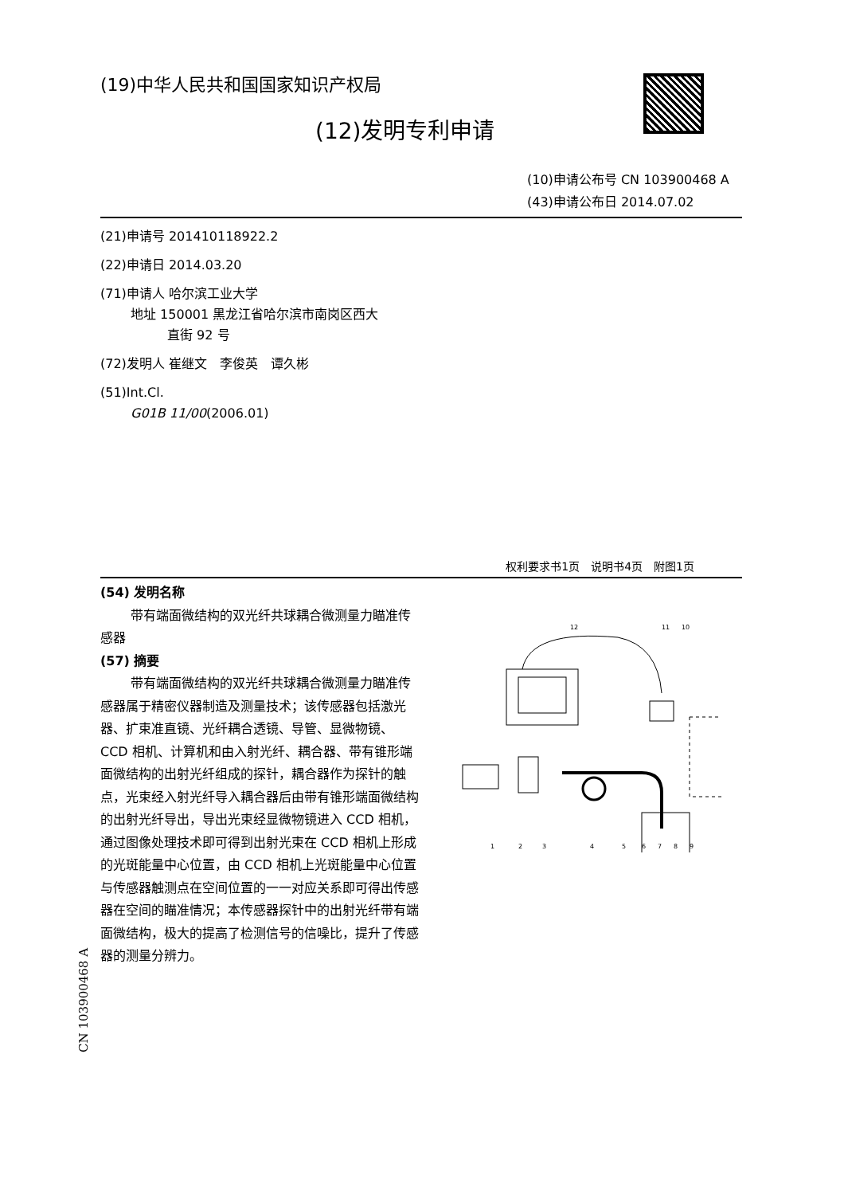(19)中华人民共和国国家知识产权局
(12)发明专利申请
(10)申请公布号 CN 103900468 A
(43)申请公布日 2014.07.02
(21)申请号 201410118922.2
(22)申请日 2014.03.20
(71)申请人 哈尔滨工业大学
地址 150001 黑龙江省哈尔滨市南岗区西大
直街 92 号
(72)发明人 崔继文　李俊英　谭久彬
(51)Int.Cl.
G01B 11/00(2006.01)
权利要求书1页　说明书4页　附图1页
(54) 发明名称
带有端面微结构的双光纤共球耦合微测量力瞄准传感器
(57) 摘要
带有端面微结构的双光纤共球耦合微测量力瞄准传感器属于精密仪器制造及测量技术；该传感器包括激光器、扩束准直镜、光纤耦合透镜、导管、显微物镜、CCD 相机、计算机和由入射光纤、耦合器、带有锥形端面微结构的出射光纤组成的探针，耦合器作为探针的触点，光束经入射光纤导入耦合器后由带有锥形端面微结构的出射光纤导出，导出光束经显微物镜进入 CCD 相机，通过图像处理技术即可得到出射光束在 CCD 相机上形成的光斑能量中心位置，由 CCD 相机上光斑能量中心位置与传感器触测点在空间位置的一一对应关系即可得出传感器在空间的瞄准情况；本传感器探针中的出射光纤带有端面微结构，极大的提高了检测信号的信噪比，提升了传感器的测量分辨力。
12
11
10
1
2
3
4
5
6
7
8
9
CN 103900468 A